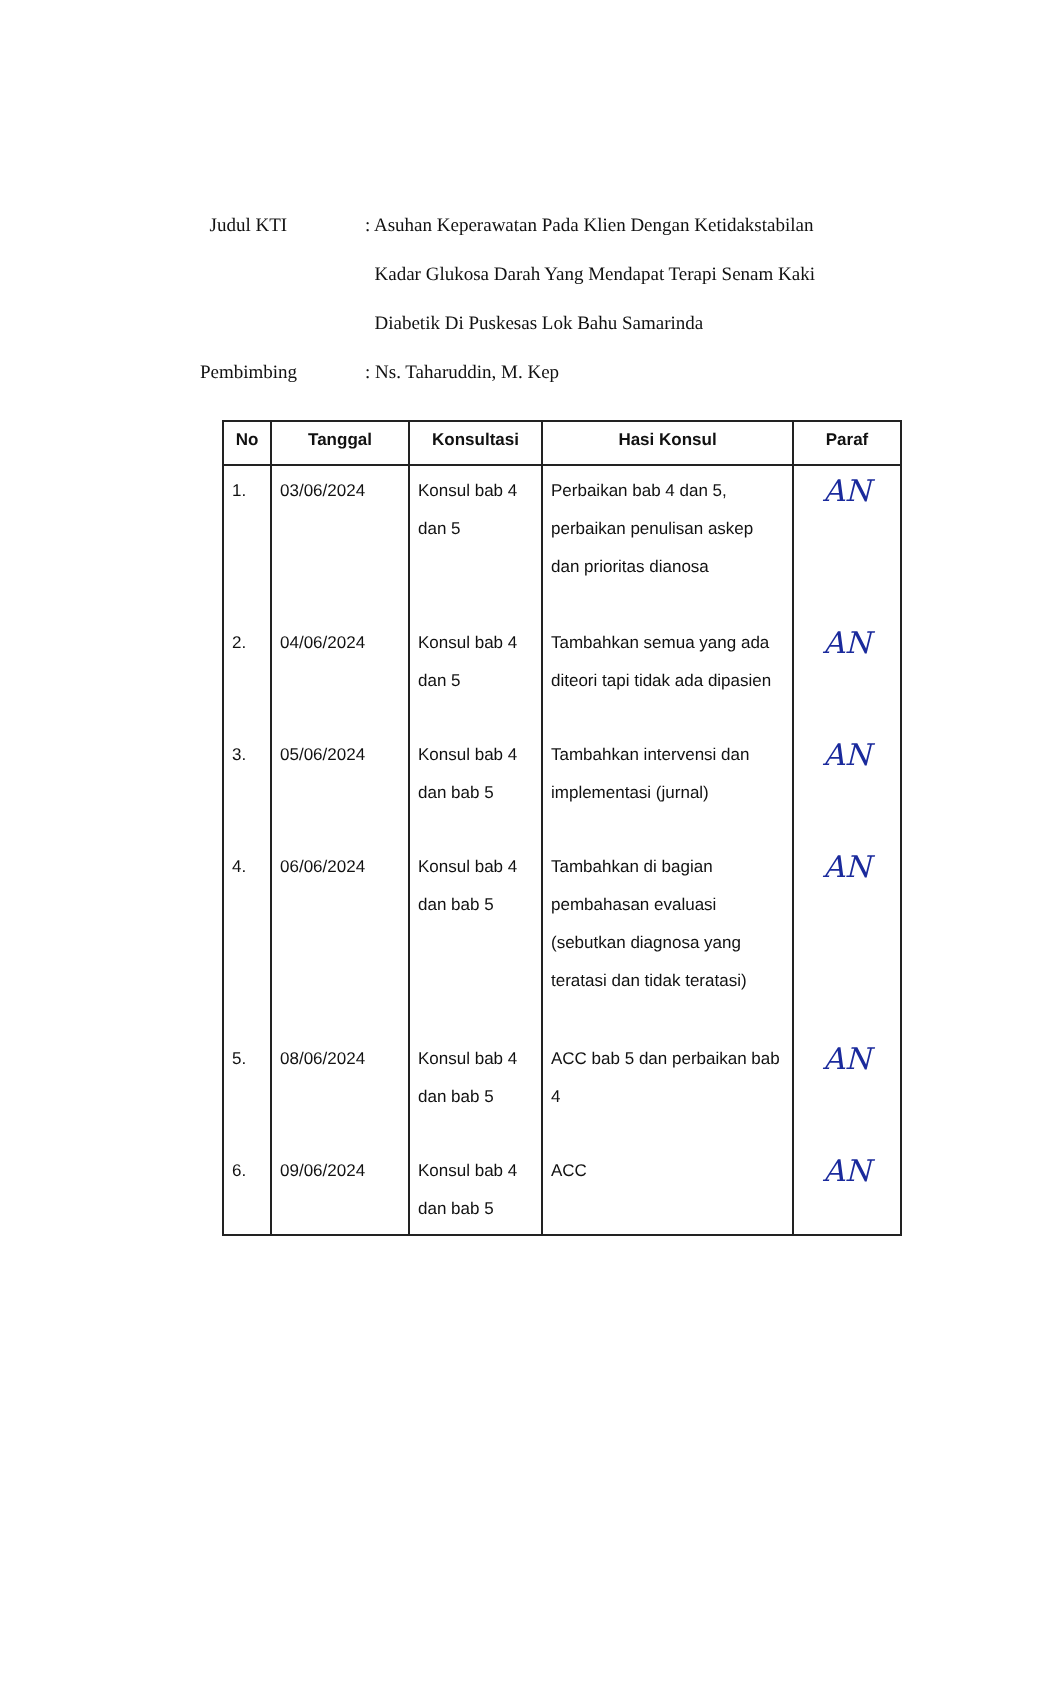Judul KTI : Asuhan Keperawatan Pada Klien Dengan Ketidakstabilan
Kadar Glukosa Darah Yang Mendapat Terapi Senam Kaki
Diabetik Di Puskesas Lok Bahu Samarinda
Pembimbing : Ns. Taharuddin, M. Kep
| No | Tanggal | Konsultasi | Hasi Konsul | Paraf |
| --- | --- | --- | --- | --- |
| 1. | 03/06/2024 | Konsul bab 4 dan 5 | Perbaikan bab 4 dan 5, perbaikan penulisan askep dan prioritas dianosa | AN |
| 2. | 04/06/2024 | Konsul bab 4 dan 5 | Tambahkan semua yang ada diteori tapi tidak ada dipasien | AN |
| 3. | 05/06/2024 | Konsul bab 4 dan bab 5 | Tambahkan intervensi dan implementasi (jurnal) | AN |
| 4. | 06/06/2024 | Konsul bab 4 dan bab 5 | Tambahkan di bagian pembahasan evaluasi (sebutkan diagnosa yang teratasi dan tidak teratasi) | AN |
| 5. | 08/06/2024 | Konsul bab 4 dan bab 5 | ACC bab 5 dan perbaikan bab 4 | AN |
| 6. | 09/06/2024 | Konsul bab 4 dan bab 5 | ACC | AN |